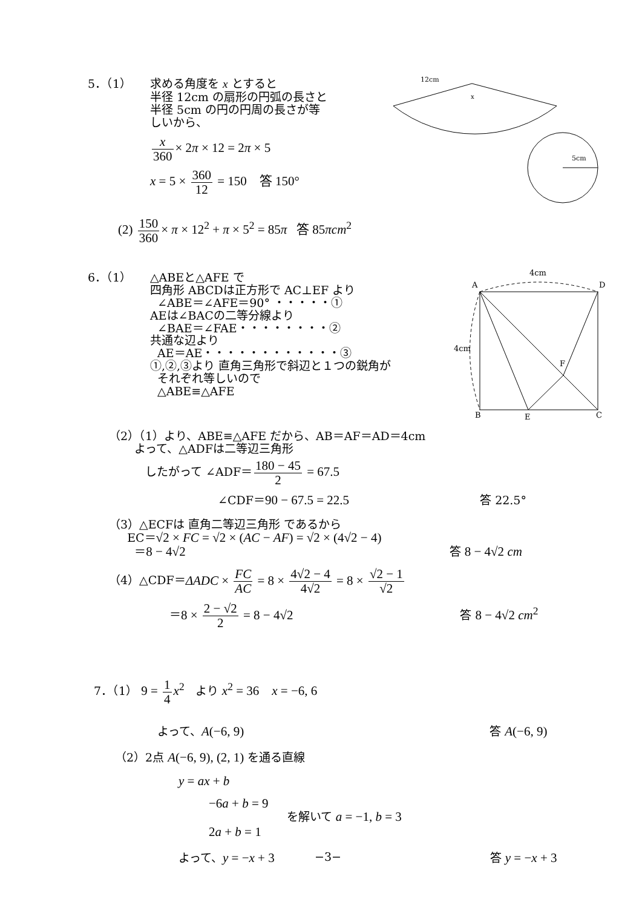5．（1）
求める角度を x とすると
半径 12cm の扇形の円弧の長さと
半径 5cm の円の円周の長さが等
しいから、
x 360 × 2π × 12 = 2π × 5
x = 5 × 360 12 = 150 答 150°
12cm
x
5cm
(2) 150 360 × π × 12<sup>2</sup> + π × 5<sup>2</sup> = 85π 答 85πcm<sup>2</sup>
6．（1）
△ABEと△AFE で
四角形 ABCDは正方形で AC⊥EF より
∠ABE＝∠AFE＝90° ・・・・・①
AEは∠BACの二等分線より
∠BAE＝∠FAE・・・・・・・・②
共通な辺より
AE＝AE・・・・・・・・・・・・③
①,②,③より 直角三角形で斜辺と１つの鋭角が
それぞれ等しいので
△ABE≡△AFE
4cm
A
D
4cm
F
B
E
C
（2）（1）より、ABE≡△AFE だから、AB＝AF＝AD＝4cm
よって、△ADFは二等辺三角形
したがって ∠ADF＝ 180 − 45 2 = 67.5
∠CDF＝90 − 67.5 = 22.5 答 22.5°
（3）△ECFは 直角二等辺三角形 であるから
EC＝√2 × FC = √2 × (AC − AF) = √2 × (4√2 − 4)
＝8 − 4√2 答 8 − 4√2 cm
（4）△CDF＝ΔADC × FC AC = 8 × 4√2 − 4 4√2 = 8 × √2 − 1 √2
＝8 × 2 − √2 2 = 8 − 4√2 答 8 − 4√2 cm<sup>2</sup>
7．（1） 9 = 1 4 x<sup>2</sup> より x<sup>2</sup> = 36 x = −6, 6
よって、A(−6, 9) 答 A(−6, 9)
（2）2点 A(−6, 9), (2, 1) を通る直線
y = ax + b
−6a + b = 9
2a + b = 1 を解いて a = −1, b = 3
よって、y = −x + 3 答 y = −x + 3
−3−